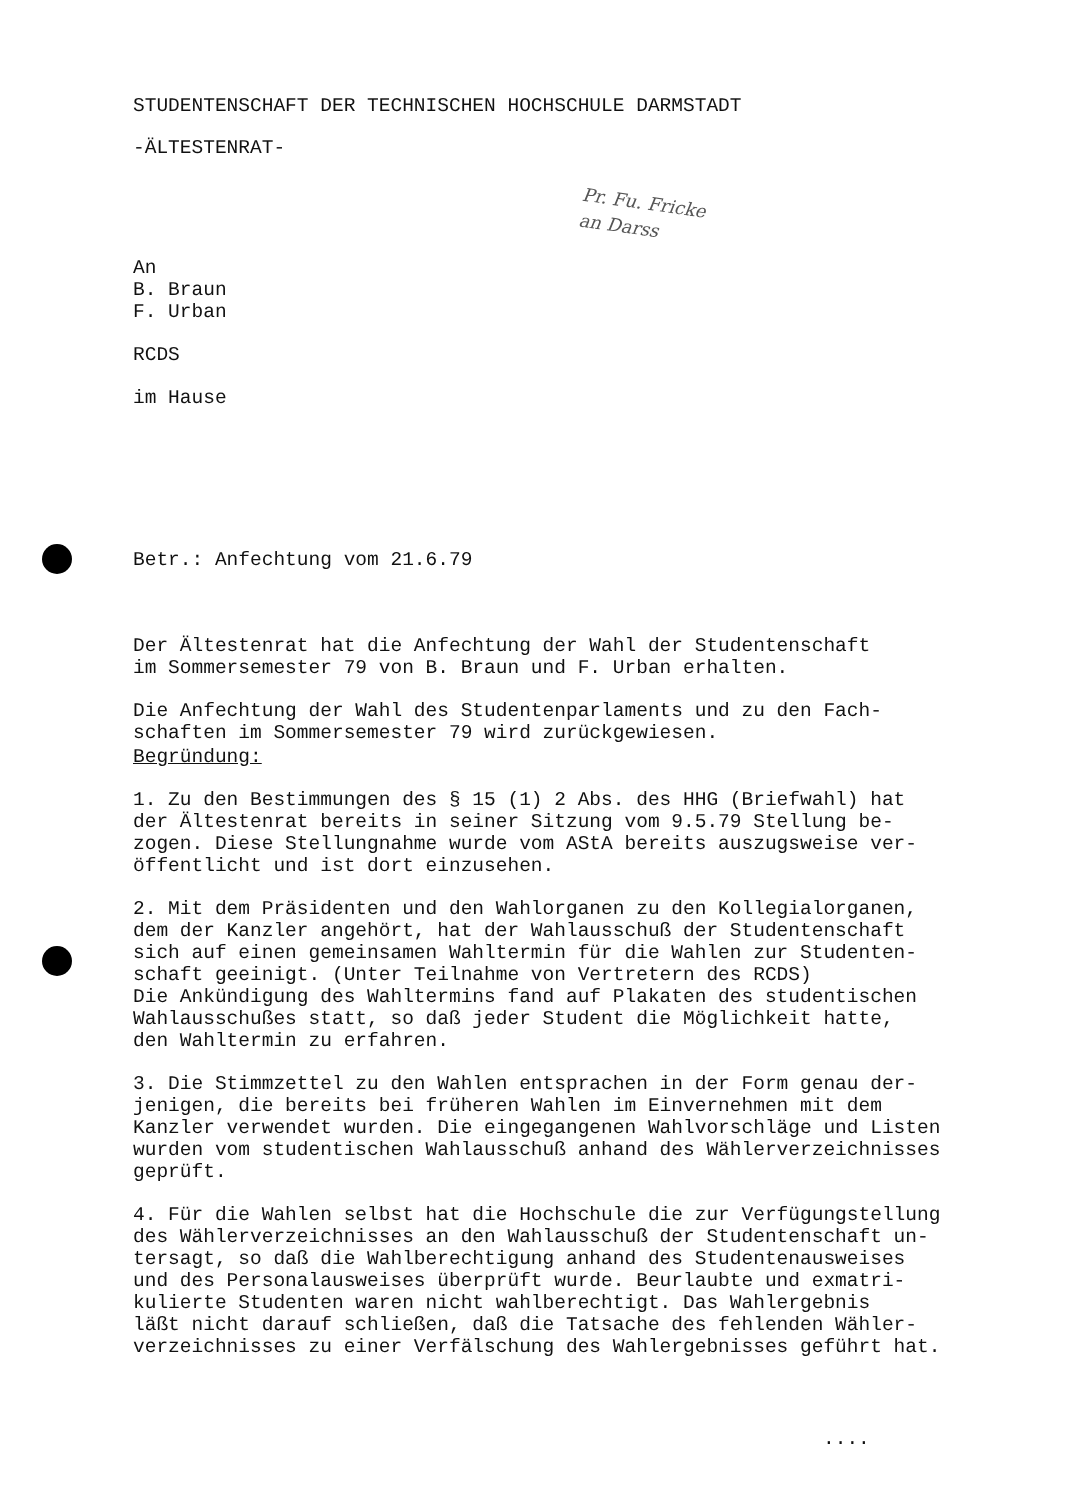STUDENTENSCHAFT DER TECHNISCHEN HOCHSCHULE DARMSTADT
-ÄLTESTENRAT-
An B. Braun F. Urban
RCDS
im Hause
Betr.: Anfechtung vom 21.6.79
Der Ältestenrat hat die Anfechtung der Wahl der Studentenschaft im Sommersemester 79 von B. Braun und F. Urban erhalten.
Die Anfechtung der Wahl des Studentenparlaments und zu den Fach- schaften im Sommersemester 79 wird zurückgewiesen.
Begründung:
1. Zu den Bestimmungen des § 15 (1) 2 Abs. des HHG (Briefwahl) hat der Ältestenrat bereits in seiner Sitzung vom 9.5.79 Stellung be- zogen. Diese Stellungnahme wurde vom AStA bereits auszugsweise ver- öffentlicht und ist dort einzusehen.
2. Mit dem Präsidenten und den Wahlorganen zu den Kollegialorganen, dem der Kanzler angehört, hat der Wahlausschuß der Studentenschaft sich auf einen gemeinsamen Wahltermin für die Wahlen zur Studenten- schaft geeinigt. (Unter Teilnahme von Vertretern des RCDS) Die Ankündigung des Wahltermins fand auf Plakaten des studentischen Wahlausschußes statt, so daß jeder Student die Möglichkeit hatte, den Wahltermin zu erfahren.
3. Die Stimmzettel zu den Wahlen entsprachen in der Form genau der- jenigen, die bereits bei früheren Wahlen im Einvernehmen mit dem Kanzler verwendet wurden. Die eingegangenen Wahlvorschläge und Listen wurden vom studentischen Wahlausschuß anhand des Wählerverzeichnisses geprüft.
4. Für die Wahlen selbst hat die Hochschule die zur Verfügungstellung des Wählerverzeichnisses an den Wahlausschuß der Studentenschaft un- tersagt, so daß die Wahlberechtigung anhand des Studentenausweises und des Personalausweises überprüft wurde. Beurlaubte und exmatri- kulierte Studenten waren nicht wahlberechtigt. Das Wahlergebnis läßt nicht darauf schließen, daß die Tatsache des fehlenden Wähler- verzeichnisses zu einer Verfälschung des Wahlergebnisses geführt hat.
....
Pr. Fu. Fricke
an Darss